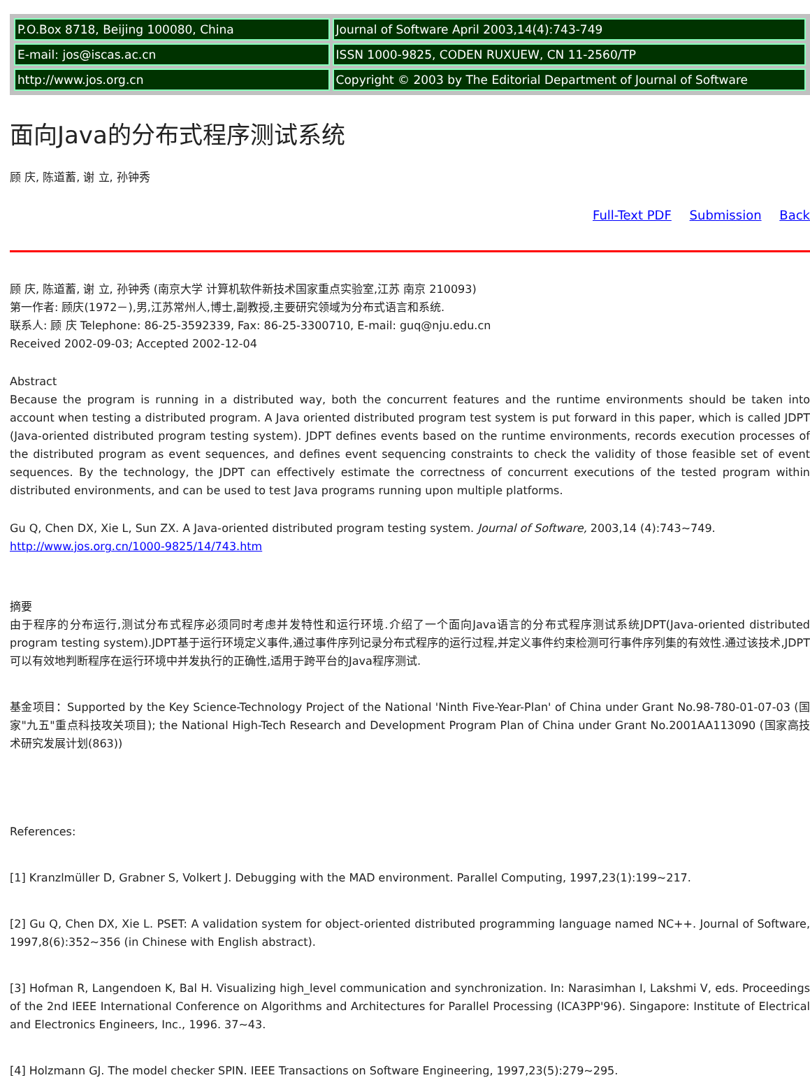| P.O.Box 8718, Beijing 100080, China | Journal of Software April 2003,14(4):743-749 |
| E-mail: jos@iscas.ac.cn | ISSN 1000-9825, CODEN RUXUEW, CN 11-2560/TP |
| http://www.jos.org.cn | Copyright © 2003 by The Editorial Department of Journal of Software |
面向Java的分布式程序测试系统
顾 庆, 陈道蓄, 谢 立, 孙钟秀
Full-Text PDF Submission Back
顾 庆, 陈道蓄, 谢 立, 孙钟秀 (南京大学 计算机软件新技术国家重点实验室,江苏 南京 210093)
第一作者: 顾庆(1972－),男,江苏常州人,博士,副教授,主要研究领域为分布式语言和系统.
联系人: 顾 庆 Telephone: 86-25-3592339, Fax: 86-25-3300710, E-mail: guq@nju.edu.cn
Received 2002-09-03; Accepted 2002-12-04
Abstract
Because the program is running in a distributed way, both the concurrent features and the runtime environments should be taken into account when testing a distributed program. A Java oriented distributed program test system is put forward in this paper, which is called JDPT (Java-oriented distributed program testing system). JDPT defines events based on the runtime environments, records execution processes of the distributed program as event sequences, and defines event sequencing constraints to check the validity of those feasible set of event sequences. By the technology, the JDPT can effectively estimate the correctness of concurrent executions of the tested program within distributed environments, and can be used to test Java programs running upon multiple platforms.
Gu Q, Chen DX, Xie L, Sun ZX. A Java-oriented distributed program testing system. Journal of Software, 2003,14 (4):743~749.
http://www.jos.org.cn/1000-9825/14/743.htm
摘要
由于程序的分布运行,测试分布式程序必须同时考虑并发特性和运行环境.介绍了一个面向Java语言的分布式程序测试系统JDPT(Java-oriented distributed program testing system).JDPT基于运行环境定义事件,通过事件序列记录分布式程序的运行过程,并定义事件约束检测可行事件序列集的有效性.通过该技术,JDPT可以有效地判断程序在运行环境中并发执行的正确性,适用于跨平台的Java程序测试.
基金项目：Supported by the Key Science-Technology Project of the National 'Ninth Five-Year-Plan' of China under Grant No.98-780-01-07-03 (国家"九五"重点科技攻关项目); the National High-Tech Research and Development Program Plan of China under Grant No.2001AA113090 (国家高技术研究发展计划(863))
References:
[1] Kranzlmüller D, Grabner S, Volkert J. Debugging with the MAD environment. Parallel Computing, 1997,23(1):199~217.
[2] Gu Q, Chen DX, Xie L. PSET: A validation system for object-oriented distributed programming language named NC++. Journal of Software, 1997,8(6):352~356 (in Chinese with English abstract).
[3] Hofman R, Langendoen K, Bal H. Visualizing high_level communication and synchronization. In: Narasimhan I, Lakshmi V, eds. Proceedings of the 2nd IEEE International Conference on Algorithms and Architectures for Parallel Processing (ICA3PP'96). Singapore: Institute of Electrical and Electronics Engineers, Inc., 1996. 37~43.
[4] Holzmann GJ. The model checker SPIN. IEEE Transactions on Software Engineering, 1997,23(5):279~295.